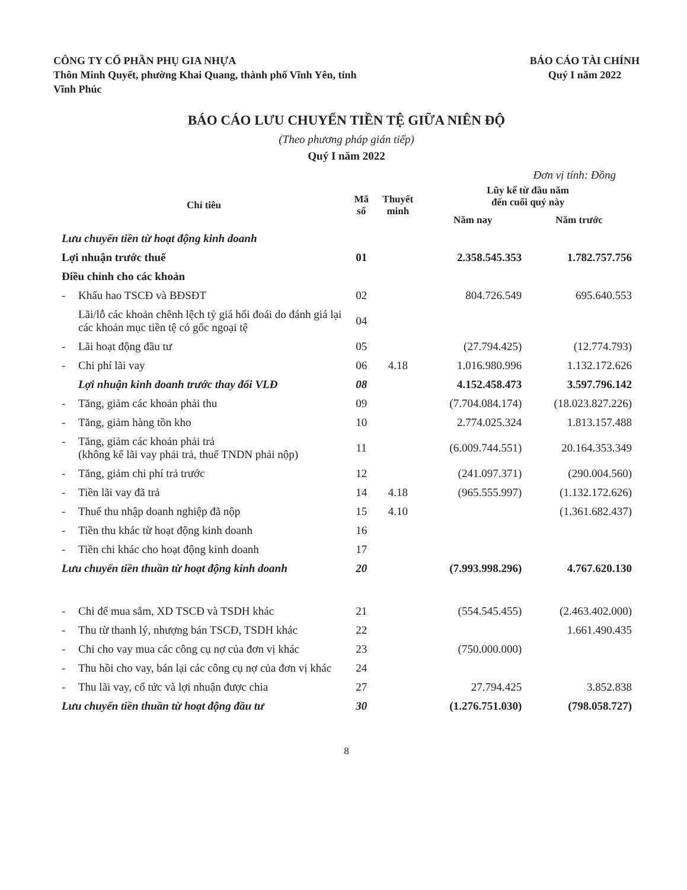CÔNG TY CỔ PHẦN PHỤ GIA NHỰA
Thôn Minh Quyết, phường Khai Quang, thành phố Vĩnh Yên, tỉnh
Vĩnh Phúc
BÁO CÁO TÀI CHÍNH
Quý I năm 2022
BÁO CÁO LƯU CHUYỂN TIỀN TỆ GIỮA NIÊN ĐỘ
(Theo phương pháp gián tiếp)
Quý I năm 2022
Đơn vị tính: Đồng
| Chỉ tiêu | Mã số | Thuyết minh | Lũy kế từ đầu năm đến cuối quý này | |
| --- | --- | --- | --- | --- |
| | | | Năm nay | Năm trước |
| Lưu chuyển tiền từ hoạt động kinh doanh | | | | |
| Lợi nhuận trước thuế | 01 | | 2.358.545.353 | 1.782.757.756 |
| Điều chỉnh cho các khoản | | | | |
| - Khấu hao TSCĐ và BĐSĐT | 02 | | 804.726.549 | 695.640.553 |
| Lãi/lỗ các khoản chênh lệch tỷ giá hối đoái do đánh giá lại các khoản mục tiền tệ có gốc ngoại tệ | 04 | | | |
| - Lãi hoạt động đầu tư | 05 | | (27.794.425) | (12.774.793) |
| - Chi phí lãi vay | 06 | 4.18 | 1.016.980.996 | 1.132.172.626 |
| Lợi nhuận kinh doanh trước thay đổi VLĐ | 08 | | 4.152.458.473 | 3.597.796.142 |
| - Tăng, giảm các khoản phải thu | 09 | | (7.704.084.174) | (18.023.827.226) |
| - Tăng, giảm hàng tồn kho | 10 | | 2.774.025.324 | 1.813.157.488 |
| - Tăng, giảm các khoản phải trả (không kể lãi vay phải trả, thuế TNDN phải nộp) | 11 | | (6.009.744.551) | 20.164.353.349 |
| - Tăng, giảm chi phí trả trước | 12 | | (241.097.371) | (290.004.560) |
| - Tiền lãi vay đã trả | 14 | 4.18 | (965.555.997) | (1.132.172.626) |
| - Thuế thu nhập doanh nghiệp đã nộp | 15 | 4.10 | | (1.361.682.437) |
| - Tiền thu khác từ hoạt động kinh doanh | 16 | | | |
| - Tiền chi khác cho hoạt động kinh doanh | 17 | | | |
| Lưu chuyển tiền thuần từ hoạt động kinh doanh | 20 | | (7.993.998.296) | 4.767.620.130 |
| - Chi để mua sắm, XD TSCĐ và TSDH khác | 21 | | (554.545.455) | (2.463.402.000) |
| - Thu từ thanh lý, nhượng bán TSCĐ, TSDH khác | 22 | | | 1.661.490.435 |
| - Chi cho vay mua các công cụ nợ của đơn vị khác | 23 | | (750.000.000) | |
| - Thu hồi cho vay, bán lại các công cụ nợ của đơn vị khác | 24 | | | |
| - Thu lãi vay, cổ tức và lợi nhuận được chia | 27 | | 27.794.425 | 3.852.838 |
| Lưu chuyển tiền thuần từ hoạt động đầu tư | 30 | | (1.276.751.030) | (798.058.727) |
8